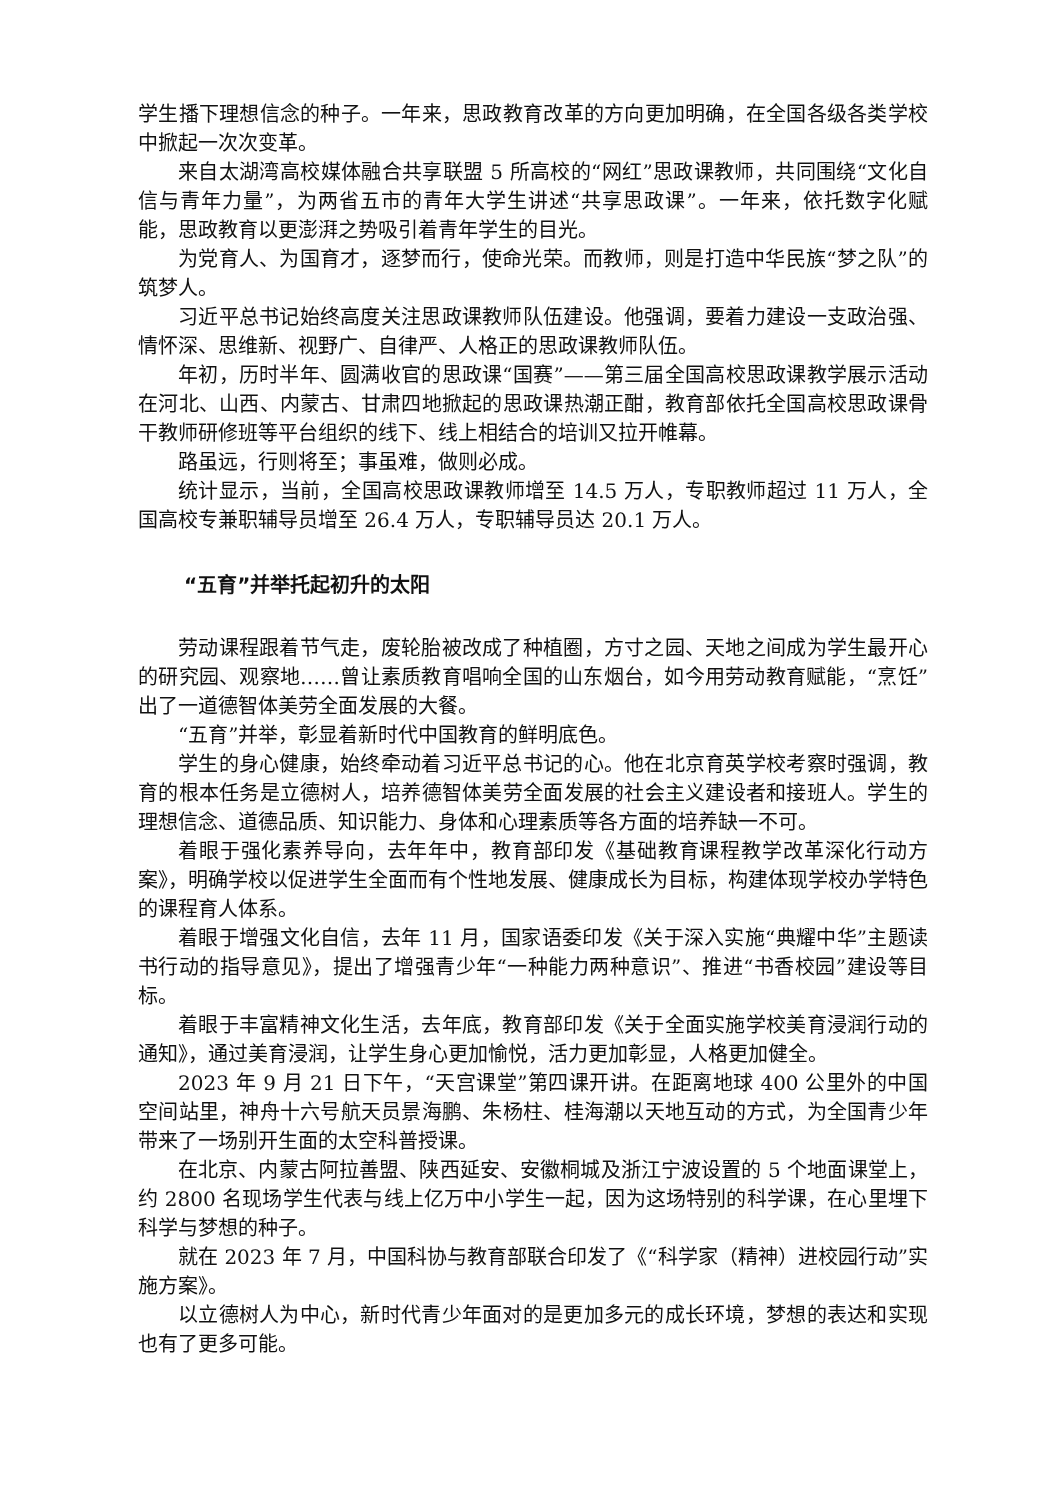学生播下理想信念的种子。一年来，思政教育改革的方向更加明确，在全国各级各类学校中掀起一次次变革。
来自太湖湾高校媒体融合共享联盟 5 所高校的“网红”思政课教师，共同围绕“文化自信与青年力量”，为两省五市的青年大学生讲述“共享思政课”。一年来，依托数字化赋能，思政教育以更澎湃之势吸引着青年学生的目光。
为党育人、为国育才，逐梦而行，使命光荣。而教师，则是打造中华民族“梦之队”的筑梦人。
习近平总书记始终高度关注思政课教师队伍建设。他强调，要着力建设一支政治强、情怀深、思维新、视野广、自律严、人格正的思政课教师队伍。
年初，历时半年、圆满收官的思政课“国赛”——第三届全国高校思政课教学展示活动在河北、山西、内蒙古、甘肃四地掀起的思政课热潮正酣，教育部依托全国高校思政课骨干教师研修班等平台组织的线下、线上相结合的培训又拉开帷幕。
路虽远，行则将至；事虽难，做则必成。
统计显示，当前，全国高校思政课教师增至 14.5 万人，专职教师超过 11 万人，全国高校专兼职辅导员增至 26.4 万人，专职辅导员达 20.1 万人。
“五育”并举托起初升的太阳
劳动课程跟着节气走，废轮胎被改成了种植圈，方寸之园、天地之间成为学生最开心的研究园、观察地……曾让素质教育唱响全国的山东烟台，如今用劳动教育赋能，“烹饪”出了一道德智体美劳全面发展的大餐。
“五育”并举，彰显着新时代中国教育的鲜明底色。
学生的身心健康，始终牵动着习近平总书记的心。他在北京育英学校考察时强调，教育的根本任务是立德树人，培养德智体美劳全面发展的社会主义建设者和接班人。学生的理想信念、道德品质、知识能力、身体和心理素质等各方面的培养缺一不可。
着眼于强化素养导向，去年年中，教育部印发《基础教育课程教学改革深化行动方案》，明确学校以促进学生全面而有个性地发展、健康成长为目标，构建体现学校办学特色的课程育人体系。
着眼于增强文化自信，去年 11 月，国家语委印发《关于深入实施“典耀中华”主题读书行动的指导意见》，提出了增强青少年“一种能力两种意识”、推进“书香校园”建设等目标。
着眼于丰富精神文化生活，去年底，教育部印发《关于全面实施学校美育浸润行动的通知》，通过美育浸润，让学生身心更加愉悦，活力更加彰显，人格更加健全。
2023 年 9 月 21 日下午，“天宫课堂”第四课开讲。在距离地球 400 公里外的中国空间站里，神舟十六号航天员景海鹏、朱杨柱、桂海潮以天地互动的方式，为全国青少年带来了一场别开生面的太空科普授课。
在北京、内蒙古阿拉善盟、陕西延安、安徽桐城及浙江宁波设置的 5 个地面课堂上，约 2800 名现场学生代表与线上亿万中小学生一起，因为这场特别的科学课，在心里埋下科学与梦想的种子。
就在 2023 年 7 月，中国科协与教育部联合印发了《“科学家（精神）进校园行动”实施方案》。
以立德树人为中心，新时代青少年面对的是更加多元的成长环境，梦想的表达和实现也有了更多可能。